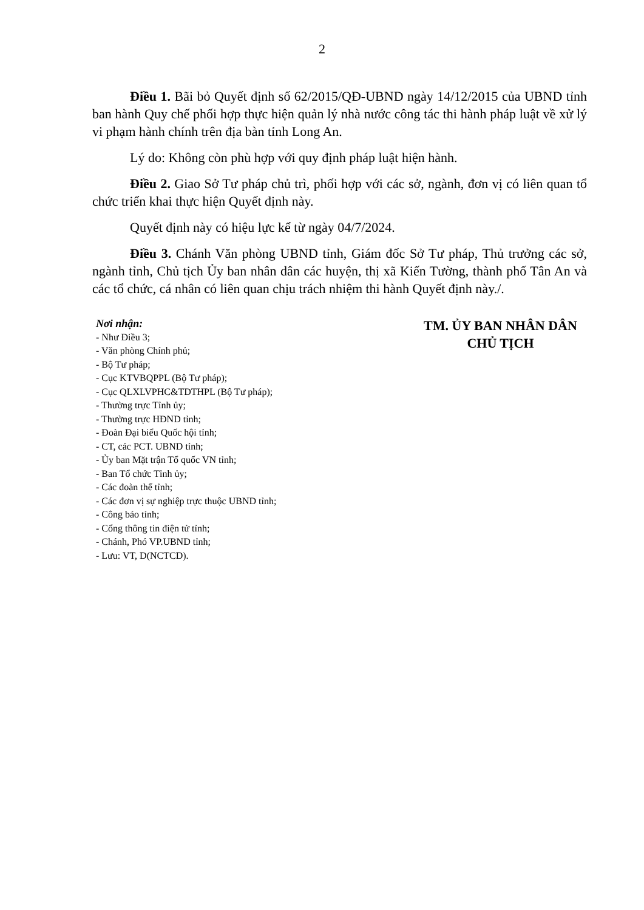2
Điều 1. Bãi bỏ Quyết định số 62/2015/QĐ-UBND ngày 14/12/2015 của UBND tỉnh ban hành Quy chế phối hợp thực hiện quản lý nhà nước công tác thi hành pháp luật về xử lý vi phạm hành chính trên địa bàn tỉnh Long An.
Lý do: Không còn phù hợp với quy định pháp luật hiện hành.
Điều 2. Giao Sở Tư pháp chủ trì, phối hợp với các sở, ngành, đơn vị có liên quan tổ chức triển khai thực hiện Quyết định này.
Quyết định này có hiệu lực kể từ ngày 04/7/2024.
Điều 3. Chánh Văn phòng UBND tỉnh, Giám đốc Sở Tư pháp, Thủ trưởng các sở, ngành tỉnh, Chủ tịch Ủy ban nhân dân các huyện, thị xã Kiến Tường, thành phố Tân An và các tổ chức, cá nhân có liên quan chịu trách nhiệm thi hành Quyết định này./.
Nơi nhận:
- Như Điều 3;
- Văn phòng Chính phủ;
- Bộ Tư pháp;
- Cục KTVBQPPL (Bộ Tư pháp);
- Cục QLXLVPHC&TDTHPL (Bộ Tư pháp);
- Thường trực Tỉnh ủy;
- Thường trực HĐND tỉnh;
- Đoàn Đại biểu Quốc hội tỉnh;
- CT, các PCT. UBND tỉnh;
- Ủy ban Mặt trận Tổ quốc VN tỉnh;
- Ban Tổ chức Tỉnh ủy;
- Các đoàn thể tỉnh;
- Các đơn vị sự nghiệp trực thuộc UBND tỉnh;
- Công báo tỉnh;
- Cổng thông tin điện tử tỉnh;
- Chánh, Phó VP.UBND tỉnh;
- Lưu: VT, D(NCTCD).
TM. ỦY BAN NHÂN DÂN
CHỦ TỊCH